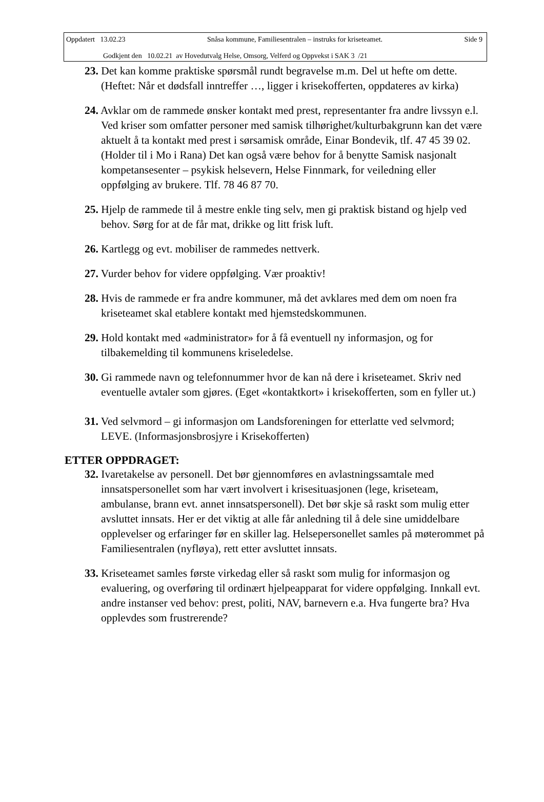Oppdatert 13.02.23 Snåsa kommune, Familiesentralen – instruks for kriseteamet. Side 9
Godkjent den 10.02.21 av Hovedutvalg Helse, Omsorg, Velferd og Oppvekst i SAK 3 /21
23. Det kan komme praktiske spørsmål rundt begravelse m.m. Del ut hefte om dette. (Heftet: Når et dødsfall inntreffer …, ligger i krisekofferten, oppdateres av kirka)
24. Avklar om de rammede ønsker kontakt med prest, representanter fra andre livssyn e.l. Ved kriser som omfatter personer med samisk tilhørighet/kulturbakgrunn kan det være aktuelt å ta kontakt med prest i sørsamisk område, Einar Bondevik, tlf. 47 45 39 02. (Holder til i Mo i Rana) Det kan også være behov for å benytte Samisk nasjonalt kompetansesenter – psykisk helsevern, Helse Finnmark, for veiledning eller oppfølging av brukere. Tlf. 78 46 87 70.
25. Hjelp de rammede til å mestre enkle ting selv, men gi praktisk bistand og hjelp ved behov. Sørg for at de får mat, drikke og litt frisk luft.
26. Kartlegg og evt. mobiliser de rammedes nettverk.
27. Vurder behov for videre oppfølging. Vær proaktiv!
28. Hvis de rammede er fra andre kommuner, må det avklares med dem om noen fra kriseteamet skal etablere kontakt med hjemstedskommunen.
29. Hold kontakt med «administrator» for å få eventuell ny informasjon, og for tilbakemelding til kommunens kriseledelse.
30. Gi rammede navn og telefonnummer hvor de kan nå dere i kriseteamet. Skriv ned eventuelle avtaler som gjøres. (Eget «kontaktkort» i krisekofferten, som en fyller ut.)
31. Ved selvmord – gi informasjon om Landsforeningen for etterlatte ved selvmord; LEVE. (Informasjonsbrosjyre i Krisekofferten)
ETTER OPPDRAGET:
32. Ivaretakelse av personell. Det bør gjennomføres en avlastningssamtale med innsatspersonellet som har vært involvert i krisesituasjonen (lege, kriseteam, ambulanse, brann evt. annet innsatspersonell). Det bør skje så raskt som mulig etter avsluttet innsats. Her er det viktig at alle får anledning til å dele sine umiddelbare opplevelser og erfaringer før en skiller lag. Helsepersonellet samles på møterommet på Familiesentralen (nyfløya), rett etter avsluttet innsats.
33. Kriseteamet samles første virkedag eller så raskt som mulig for informasjon og evaluering, og overføring til ordinært hjelpeapparat for videre oppfølging. Innkall evt. andre instanser ved behov: prest, politi, NAV, barnevern e.a. Hva fungerte bra? Hva opplevdes som frustrerende?